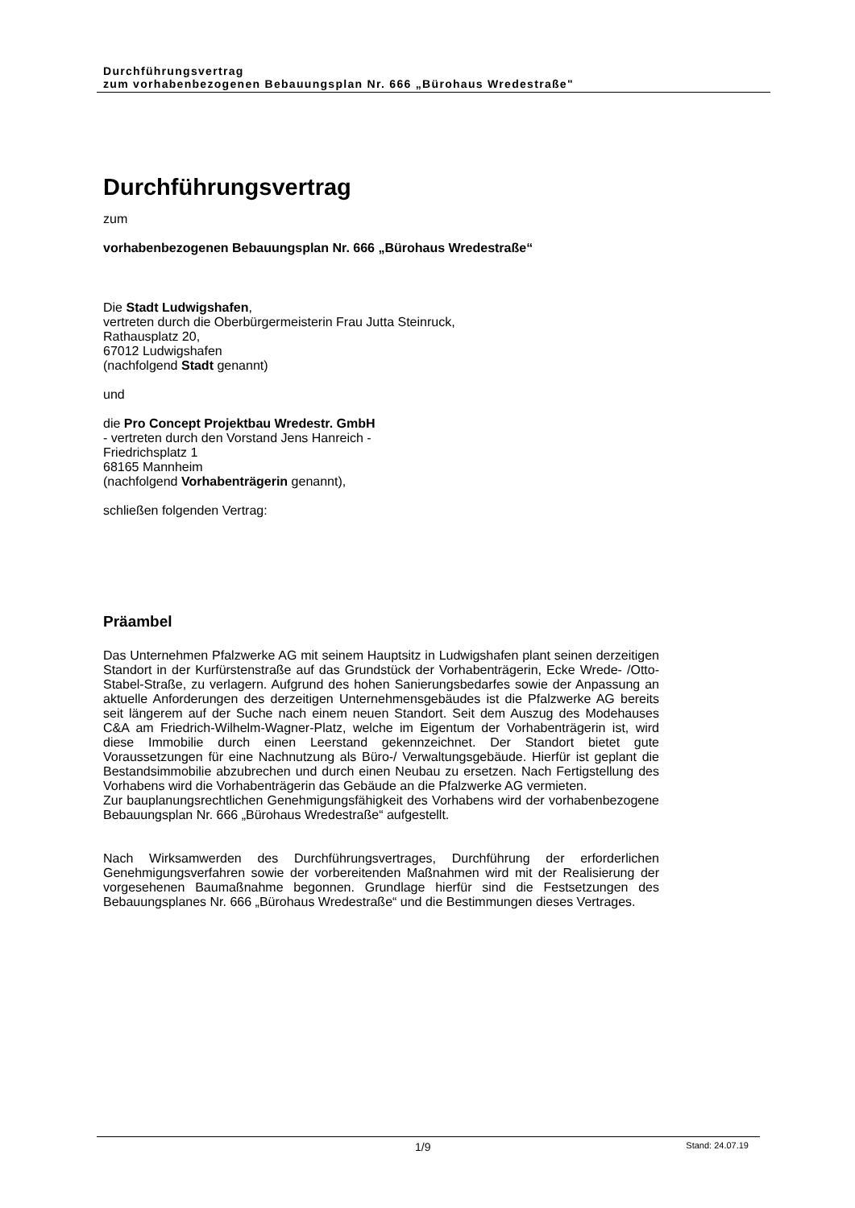Durchführungsvertrag
zum vorhabenbezogenen Bebauungsplan Nr. 666 „Bürohaus Wredestraße"
Durchführungsvertrag
zum
vorhabenbezogenen Bebauungsplan Nr. 666 „Bürohaus Wredestraße“
Die Stadt Ludwigshafen,
vertreten durch die Oberbürgermeisterin Frau Jutta Steinruck,
Rathausplatz 20,
67012 Ludwigshafen
(nachfolgend Stadt genannt)
und
die Pro Concept Projektbau Wredestr. GmbH
- vertreten durch den Vorstand Jens Hanreich -
Friedrichsplatz 1
68165 Mannheim
(nachfolgend Vorhabenträgerin genannt),
schließen folgenden Vertrag:
Präambel
Das Unternehmen Pfalzwerke AG mit seinem Hauptsitz in Ludwigshafen plant seinen derzeitigen Standort in der Kurfürstenstraße auf das Grundstück der Vorhabenträgerin, Ecke Wrede- /Otto-Stabel-Straße, zu verlagern. Aufgrund des hohen Sanierungsbedarfes sowie der Anpassung an aktuelle Anforderungen des derzeitigen Unternehmensgebäudes ist die Pfalzwerke AG bereits seit längerem auf der Suche nach einem neuen Standort. Seit dem Auszug des Modehauses C&A am Friedrich-Wilhelm-Wagner-Platz, welche im Eigentum der Vorhabenträgerin ist, wird diese Immobilie durch einen Leerstand gekennzeichnet. Der Standort bietet gute Voraussetzungen für eine Nachnutzung als Büro-/ Verwaltungsgebäude. Hierfür ist geplant die Bestandsimmobilie abzubrechen und durch einen Neubau zu ersetzen. Nach Fertigstellung des Vorhabens wird die Vorhabenträgerin das Gebäude an die Pfalzwerke AG vermieten.
Zur bauplanungsrechtlichen Genehmigungsfähigkeit des Vorhabens wird der vorhabenbezogene Bebauungsplan Nr. 666 „Bürohaus Wredestraße“ aufgestellt.
Nach Wirksamwerden des Durchführungsvertrages, Durchführung der erforderlichen Genehmigungsverfahren sowie der vorbereitenden Maßnahmen wird mit der Realisierung der vorgesehenen Baumaßnahme begonnen. Grundlage hierfür sind die Festsetzungen des Bebauungsplanes Nr. 666 „Bürohaus Wredestraße“ und die Bestimmungen dieses Vertrages.
1/9 Stand: 24.07.19